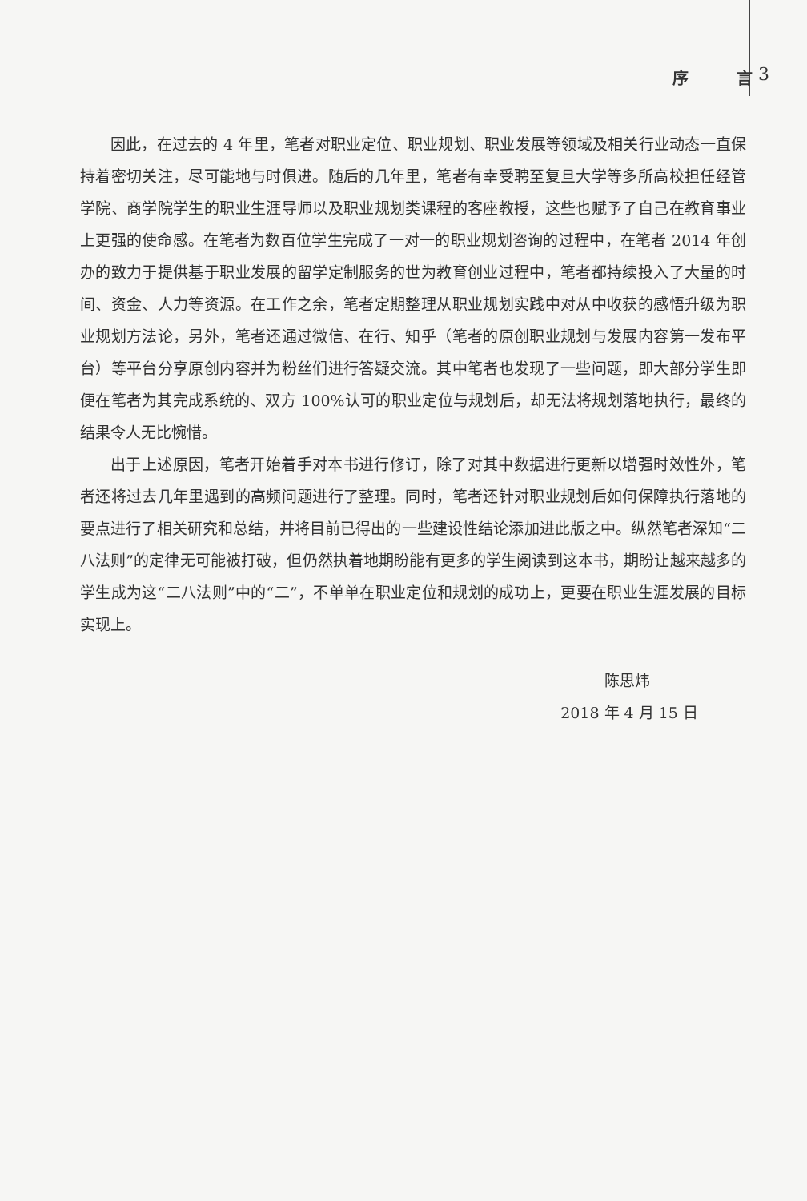序 言 3
因此，在过去的 4 年里，笔者对职业定位、职业规划、职业发展等领域及相关行业动态一直保持着密切关注，尽可能地与时俱进。随后的几年里，笔者有幸受聘至复旦大学等多所高校担任经管学院、商学院学生的职业生涯导师以及职业规划类课程的客座教授，这些也赋予了自己在教育事业上更强的使命感。在笔者为数百位学生完成了一对一的职业规划咨询的过程中，在笔者 2014 年创办的致力于提供基于职业发展的留学定制服务的世为教育创业过程中，笔者都持续投入了大量的时间、资金、人力等资源。在工作之余，笔者定期整理从职业规划实践中对从中收获的感悟升级为职业规划方法论，另外，笔者还通过微信、在行、知乎（笔者的原创职业规划与发展内容第一发布平台）等平台分享原创内容并为粉丝们进行答疑交流。其中笔者也发现了一些问题，即大部分学生即便在笔者为其完成系统的、双方 100%认可的职业定位与规划后，却无法将规划落地执行，最终的结果令人无比惋惜。
出于上述原因，笔者开始着手对本书进行修订，除了对其中数据进行更新以增强时效性外，笔者还将过去几年里遇到的高频问题进行了整理。同时，笔者还针对职业规划后如何保障执行落地的要点进行了相关研究和总结，并将目前已得出的一些建设性结论添加进此版之中。纵然笔者深知“二八法则”的定律无可能被打破，但仍然执着地期盼能有更多的学生阅读到这本书，期盼让越来越多的学生成为这“二八法则”中的“二”，不单单在职业定位和规划的成功上，更要在职业生涯发展的目标实现上。
陈思炜
2018 年 4 月 15 日